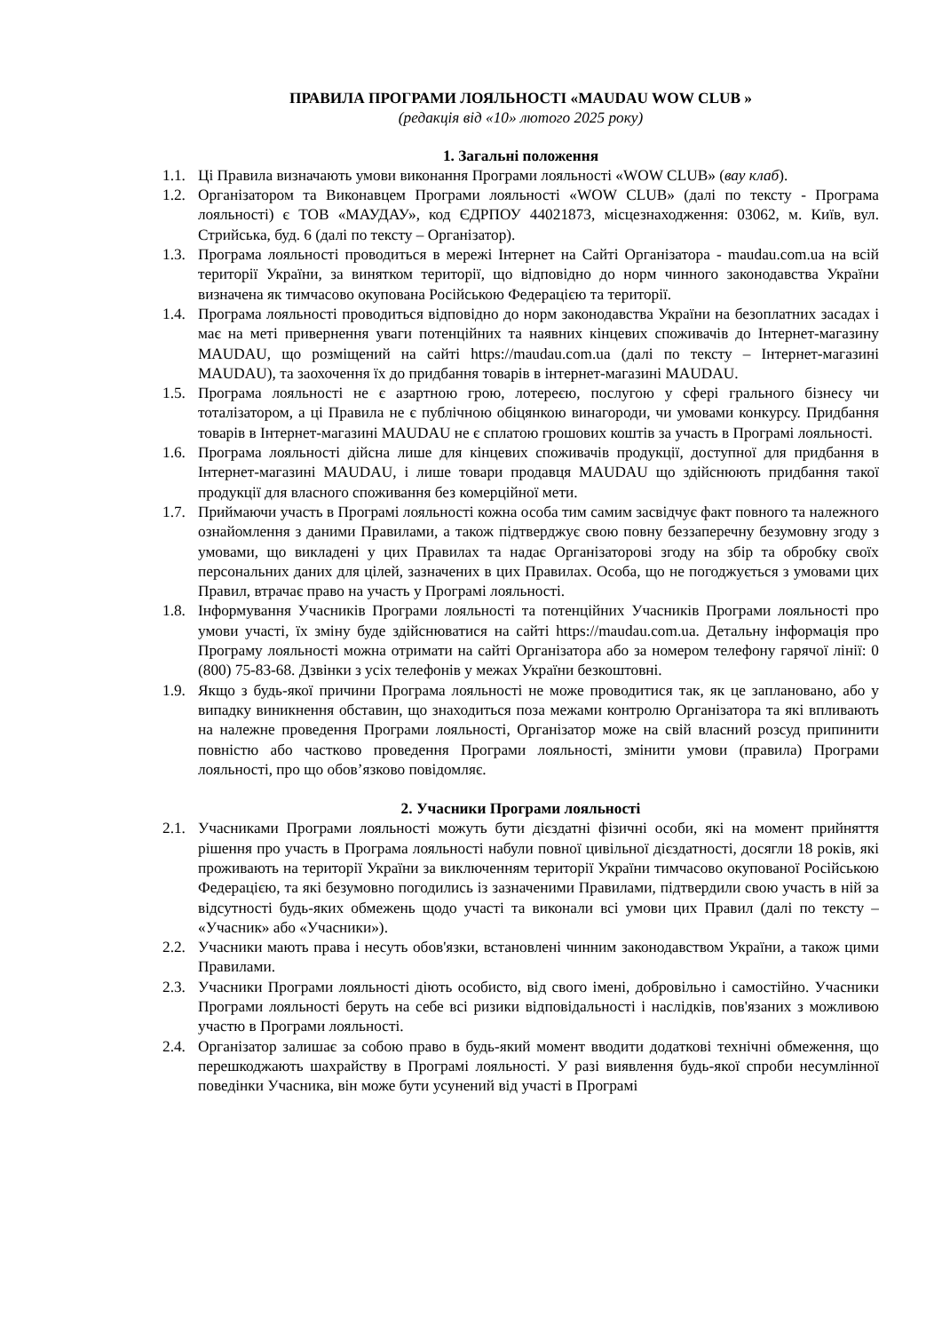ПРАВИЛА ПРОГРАМИ ЛОЯЛЬНОСТІ «MAUDAU WOW CLUB »
(редакція від «10» лютого 2025 року)
1. Загальні положення
1.1. Ці Правила визначають умови виконання Програми лояльності «WOW CLUB» (вау клаб).
1.2. Організатором та Виконавцем Програми лояльності «WOW CLUB» (далі по тексту - Програма лояльності) є ТОВ «МАУДАУ», код ЄДРПОУ 44021873, місцезнаходження: 03062, м. Київ, вул. Стрийська, буд. 6 (далі по тексту – Організатор).
1.3. Програма лояльності проводиться в мережі Інтернет на Сайті Організатора - maudau.com.ua на всій території України, за винятком території, що відповідно до норм чинного законодавства України визначена як тимчасово окупована Російською Федерацією та території.
1.4. Програма лояльності проводиться відповідно до норм законодавства України на безоплатних засадах і має на меті привернення уваги потенційних та наявних кінцевих споживачів до Інтернет-магазину MAUDAU, що розміщений на сайті https://maudau.com.ua (далі по тексту – Інтернет-магазині MAUDAU), та заохочення їх до придбання товарів в інтернет-магазині MAUDAU.
1.5. Програма лояльності не є азартною грою, лотереєю, послугою у сфері грального бізнесу чи тоталізатором, а ці Правила не є публічною обіцянкою винагороди, чи умовами конкурсу. Придбання товарів в Інтернет-магазині MAUDAU не є сплатою грошових коштів за участь в Програмі лояльності.
1.6. Програма лояльності дійсна лише для кінцевих споживачів продукції, доступної для придбання в Інтернет-магазині MAUDAU, і лише товари продавця MAUDAU що здійснюють придбання такої продукції для власного споживання без комерційної мети.
1.7. Приймаючи участь в Програмі лояльності кожна особа тим самим засвідчує факт повного та належного ознайомлення з даними Правилами, а також підтверджує свою повну беззаперечну безумовну згоду з умовами, що викладені у цих Правилах та надає Організаторові згоду на збір та обробку своїх персональних даних для цілей, зазначених в цих Правилах. Особа, що не погоджується з умовами цих Правил, втрачає право на участь у Програмі лояльності.
1.8. Інформування Учасників Програми лояльності та потенційних Учасників Програми лояльності про умови участі, їх зміну буде здійснюватися на сайті https://maudau.com.ua. Детальну інформація про Програму лояльності можна отримати на сайті Організатора або за номером телефону гарячої лінії: 0 (800) 75-83-68. Дзвінки з усіх телефонів у межах України безкоштовні.
1.9. Якщо з будь-якої причини Програма лояльності не може проводитися так, як це заплановано, або у випадку виникнення обставин, що знаходиться поза межами контролю Організатора та які впливають на належне проведення Програми лояльності, Організатор може на свій власний розсуд припинити повністю або частково проведення Програми лояльності, змінити умови (правила) Програми лояльності, про що обов’язково повідомляє.
2. Учасники Програми лояльності
2.1. Учасниками Програми лояльності можуть бути дієздатні фізичні особи, які на момент прийняття рішення про участь в Програма лояльності набули повної цивільної дієздатності, досягли 18 років, які проживають на території України за виключенням території України тимчасово окупованої Російською Федерацією, та які безумовно погодились із зазначеними Правилами, підтвердили свою участь в ній за відсутності будь-яких обмежень щодо участі та виконали всі умови цих Правил (далі по тексту – «Учасник» або «Учасники»).
2.2. Учасники мають права і несуть обов'язки, встановлені чинним законодавством України, а також цими Правилами.
2.3. Учасники Програми лояльності діють особисто, від свого імені, добровільно і самостійно. Учасники Програми лояльності беруть на себе всі ризики відповідальності і наслідків, пов'язаних з можливою участю в Програми лояльності.
2.4. Організатор залишає за собою право в будь-який момент вводити додаткові технічні обмеження, що перешкоджають шахрайству в Програмі лояльності. У разі виявлення будь-якої спроби несумлінної поведінки Учасника, він може бути усунений від участі в Програмі